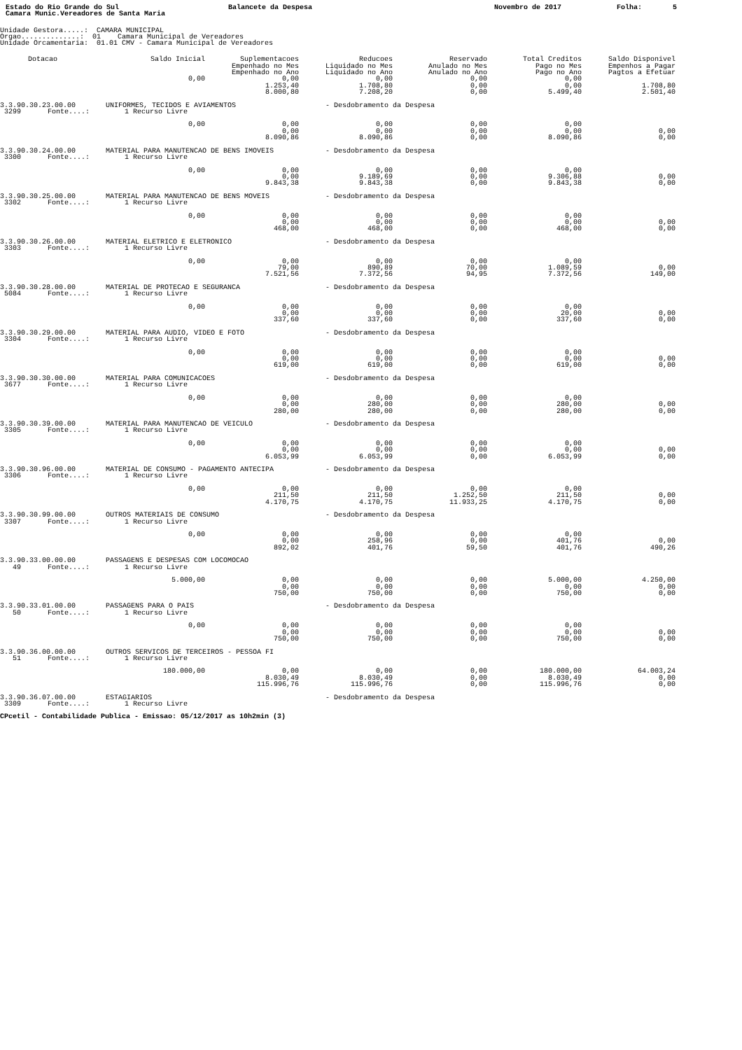Estado do Rio Grande do Sul Balancete da Despesa Novembro de 2017 Folha: 5
Camara Munic.Vereadores de Santa Maria
Unidade Gestora.....: CAMARA MUNICIPAL Orgao..............: 01 Camara Municipal de Vereadores Unidade Orcamentaria: 01.01 CMV - Camara Municipal de Vereadores
| Dotacao | Saldo Inicial | Suplementacoes | Reducoes | Reservado | Total Creditos | Saldo Disponivel |
| --- | --- | --- | --- | --- | --- | --- |
| | | Empenhado no Mes | Liquidado no Mes | Anulado no Mes | Pago no Mes | Empenhos a Pagar |
| | | Empenhado no Ano | Liquidado no Ano | Anulado no Ano | Pago no Ano | Pagtos a Efetuar |
| | 0,00 | 0,00 | 0,00 | 0,00 | 0,00 | |
| | | 1.253,40 | 1.708,80 | 0,00 | 0,00 | 1.708,80 |
| | | 8.000,80 | 7.208,20 | 0,00 | 5.499,40 | 2.501,40 |
| 3.3.90.30.23.00.00 UNIFORMES, TECIDOS E AVIAMENTOS - Desdobramento da Despesa | | | | | | |
| 3299 Fonte....: 1 Recurso Livre | | | | | | |
| | 0,00 | 0,00 | 0,00 | 0,00 | 0,00 | |
| | | 0,00 | 0,00 | 0,00 | 0,00 | 0,00 |
| | | 8.090,86 | 8.090,86 | 0,00 | 8.090,86 | 0,00 |
| 3.3.90.30.24.00.00 MATERIAL PARA MANUTENCAO DE BENS IMOVEIS - Desdobramento da Despesa | | | | | | |
| 3300 Fonte....: 1 Recurso Livre | | | | | | |
| | 0,00 | 0,00 | 0,00 | 0,00 | 0,00 | |
| | | 0,00 | 9.189,69 | 0,00 | 9.306,88 | 0,00 |
| | | 9.843,38 | 9.843,38 | 0,00 | 9.843,38 | 0,00 |
| 3.3.90.30.25.00.00 MATERIAL PARA MANUTENCAO DE BENS MOVEIS - Desdobramento da Despesa | | | | | | |
| 3302 Fonte....: 1 Recurso Livre | | | | | | |
| | 0,00 | 0,00 | 0,00 | 0,00 | 0,00 | |
| | | 0,00 | 0,00 | 0,00 | 0,00 | 0,00 |
| | | 468,00 | 468,00 | 0,00 | 468,00 | 0,00 |
| 3.3.90.30.26.00.00 MATERIAL ELETRICO E ELETRONICO - Desdobramento da Despesa | | | | | | |
| 3303 Fonte....: 1 Recurso Livre | | | | | | |
| | 0,00 | 0,00 | 0,00 | 0,00 | 0,00 | |
| | | 79,00 | 890,89 | 70,00 | 1.089,59 | 0,00 |
| | | 7.521,56 | 7.372,56 | 94,95 | 7.372,56 | 149,00 |
| 3.3.90.30.28.00.00 MATERIAL DE PROTECAO E SEGURANCA - Desdobramento da Despesa | | | | | | |
| 5084 Fonte....: 1 Recurso Livre | | | | | | |
| | 0,00 | 0,00 | 0,00 | 0,00 | 0,00 | |
| | | 0,00 | 0,00 | 0,00 | 20,00 | 0,00 |
| | | 337,60 | 337,60 | 0,00 | 337,60 | 0,00 |
| 3.3.90.30.29.00.00 MATERIAL PARA AUDIO, VIDEO E FOTO - Desdobramento da Despesa | | | | | | |
| 3304 Fonte....: 1 Recurso Livre | | | | | | |
| | 0,00 | 0,00 | 0,00 | 0,00 | 0,00 | |
| | | 0,00 | 0,00 | 0,00 | 0,00 | 0,00 |
| | | 619,00 | 619,00 | 0,00 | 619,00 | 0,00 |
| 3.3.90.30.30.00.00 MATERIAL PARA COMUNICACOES - Desdobramento da Despesa | | | | | | |
| 3677 Fonte....: 1 Recurso Livre | | | | | | |
| | 0,00 | 0,00 | 0,00 | 0,00 | 0,00 | |
| | | 0,00 | 280,00 | 0,00 | 280,00 | 0,00 |
| | | 280,00 | 280,00 | 0,00 | 280,00 | 0,00 |
| 3.3.90.30.39.00.00 MATERIAL PARA MANUTENCAO DE VEICULO - Desdobramento da Despesa | | | | | | |
| 3305 Fonte....: 1 Recurso Livre | | | | | | |
| | 0,00 | 0,00 | 0,00 | 0,00 | 0,00 | |
| | | 0,00 | 0,00 | 0,00 | 0,00 | 0,00 |
| | | 6.053,99 | 6.053,99 | 0,00 | 6.053,99 | 0,00 |
| 3.3.90.30.96.00.00 MATERIAL DE CONSUMO - PAGAMENTO ANTECIPA - Desdobramento da Despesa | | | | | | |
| 3306 Fonte....: 1 Recurso Livre | | | | | | |
| | 0,00 | 0,00 | 0,00 | 0,00 | 0,00 | |
| | | 211,50 | 211,50 | 1.252,50 | 211,50 | 0,00 |
| | | 4.170,75 | 4.170,75 | 11.933,25 | 4.170,75 | 0,00 |
| 3.3.90.30.99.00.00 OUTROS MATERIAIS DE CONSUMO - Desdobramento da Despesa | | | | | | |
| 3307 Fonte....: 1 Recurso Livre | | | | | | |
| | 0,00 | 0,00 | 0,00 | 0,00 | 0,00 | |
| | | 0,00 | 258,96 | 0,00 | 401,76 | 0,00 |
| | | 892,02 | 401,76 | 59,50 | 401,76 | 490,26 |
| 3.3.90.33.00.00.00 PASSAGENS E DESPESAS COM LOCOMOCAO | | | | | | |
| 49 Fonte....: 1 Recurso Livre | | | | | | |
| | 5.000,00 | 0,00 | 0,00 | 0,00 | 5.000,00 | 4.250,00 |
| | | 0,00 | 0,00 | 0,00 | 0,00 | 0,00 |
| | | 750,00 | 750,00 | 0,00 | 750,00 | 0,00 |
| 3.3.90.33.01.00.00 PASSAGENS PARA O PAIS - Desdobramento da Despesa | | | | | | |
| 50 Fonte....: 1 Recurso Livre | | | | | | |
| | 0,00 | 0,00 | 0,00 | 0,00 | 0,00 | |
| | | 0,00 | 0,00 | 0,00 | 0,00 | 0,00 |
| | | 750,00 | 750,00 | 0,00 | 750,00 | 0,00 |
| 3.3.90.36.00.00.00 OUTROS SERVICOS DE TERCEIROS - PESSOA FI | | | | | | |
| 51 Fonte....: 1 Recurso Livre | | | | | | |
| | 180.000,00 | 0,00 | 0,00 | 0,00 | 180.000,00 | 64.003,24 |
| | | 8.030,49 | 8.030,49 | 0,00 | 8.030,49 | 0,00 |
| | | 115.996,76 | 115.996,76 | 0,00 | 115.996,76 | 0,00 |
| 3.3.90.36.07.00.00 ESTAGIARIOS - Desdobramento da Despesa | | | | | | |
| 3309 Fonte....: 1 Recurso Livre | | | | | | |
CPcetil - Contabilidade Publica - Emissao: 05/12/2017 as 10h2min (3)